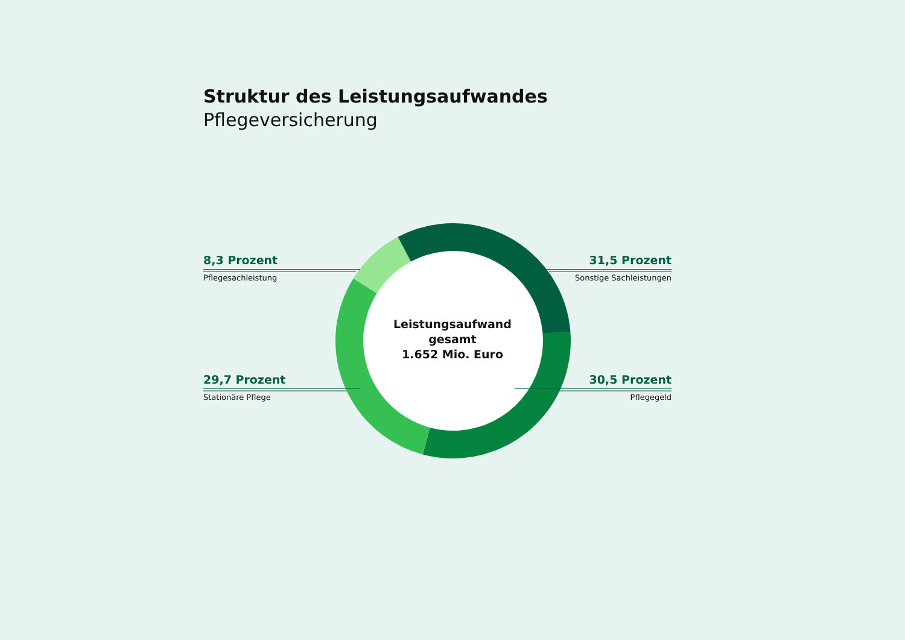Struktur des Leistungsaufwandes
Pflegeversicherung
8,3 Prozent
Pflegesachleistung
31,5 Prozent
Sonstige Sachleistungen
Leistungsaufwand
gesamt
1.652 Mio. Euro
29,7 Prozent
Stationäre Pflege
30,5 Prozent
Pflegegeld